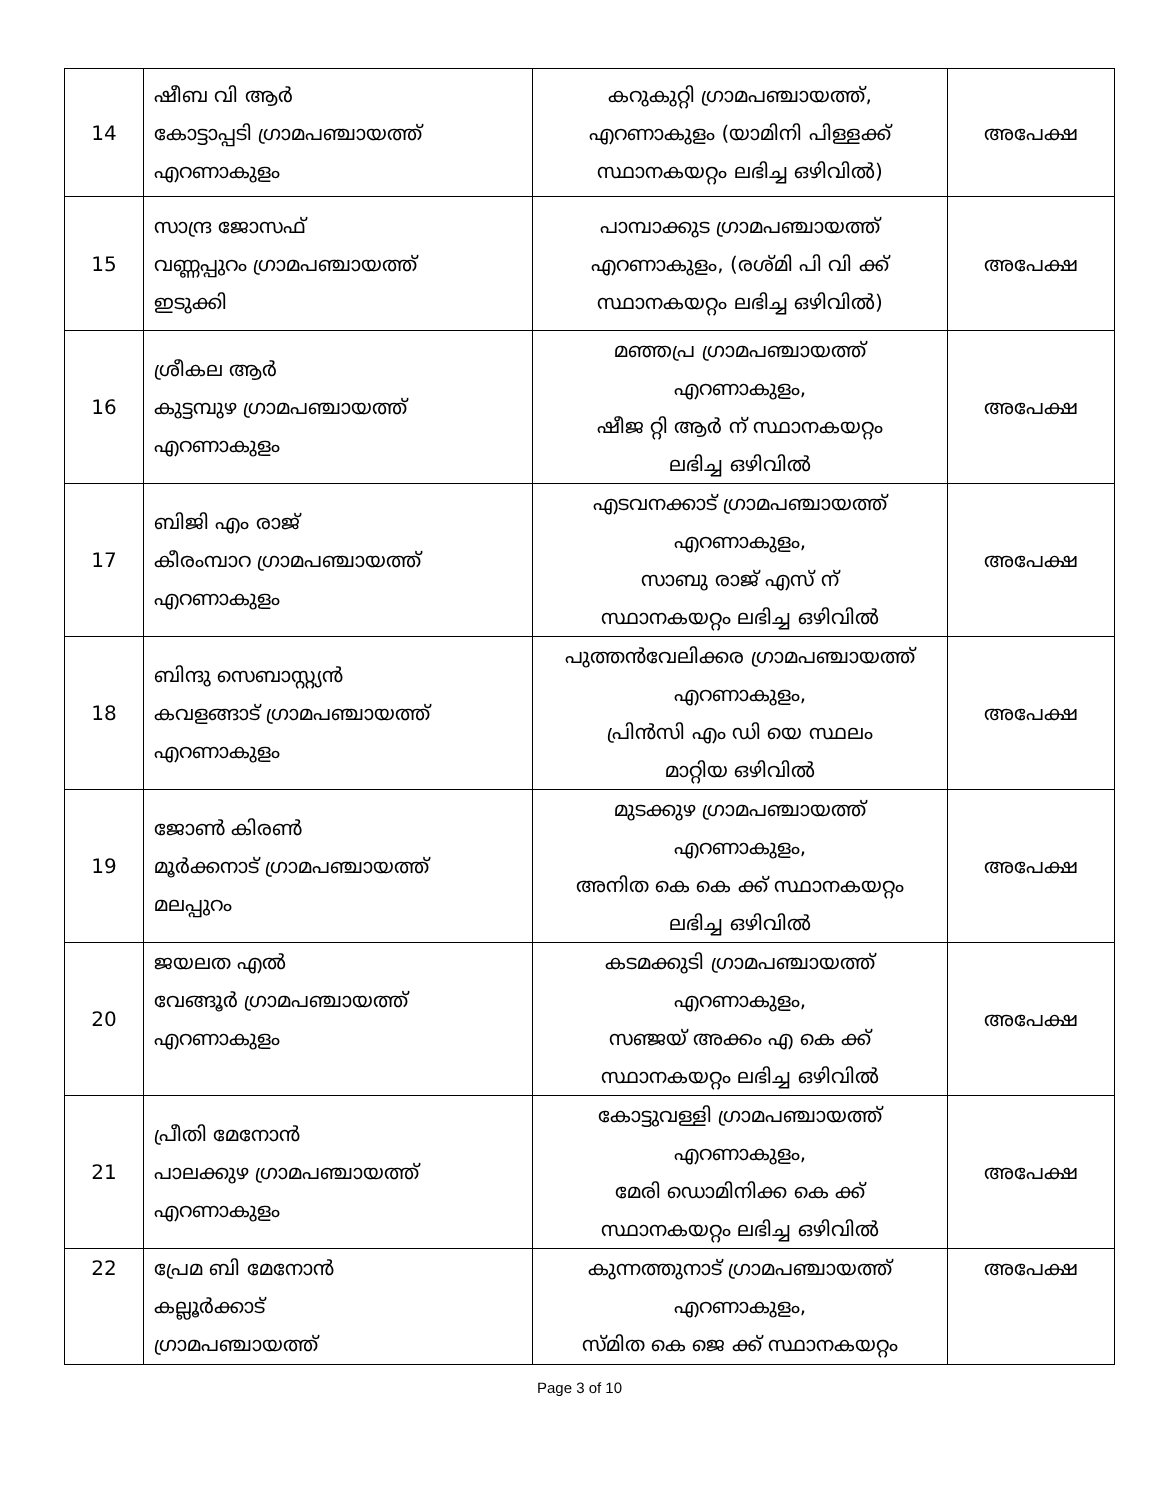| 14 | ഷീബ വി ആർ കോട്ടാപ്പടി ഗ്രാമപഞ്ചായത്ത് എറണാകുളം | കറുകുറ്റി ഗ്രാമപഞ്ചായത്ത്, എറണാകുളം (യാമിനി പിള്ളക്ക് സ്ഥാനകയറ്റം ലഭിച്ച ഒഴിവിൽ) | അപേക്ഷ |
| 15 | സാന്ദ്ര ജോസഫ് വണ്ണപ്പുറം ഗ്രാമപഞ്ചായത്ത് ഇടുക്കി | പാമ്പാക്കുട ഗ്രാമപഞ്ചായത്ത് എറണാകുളം, (രശ്മി പി വി ക്ക് സ്ഥാനകയറ്റം ലഭിച്ച ഒഴിവിൽ) | അപേക്ഷ |
| 16 | ശ്രീകല ആർ കുട്ടമ്പുഴ ഗ്രാമപഞ്ചായത്ത് എറണാകുളം | മഞ്ഞപ്ര ഗ്രാമപഞ്ചായത്ത് എറണാകുളം, ഷീജ റ്റി ആർ ന് സ്ഥാനകയറ്റം ലഭിച്ച ഒഴിവിൽ | അപേക്ഷ |
| 17 | ബിജി എം രാജ് കീരംമ്പാറ ഗ്രാമപഞ്ചായത്ത് എറണാകുളം | എടവനക്കാട് ഗ്രാമപഞ്ചായത്ത് എറണാകുളം, സാബു രാജ് എസ് ന് സ്ഥാനകയറ്റം ലഭിച്ച ഒഴിവിൽ | അപേക്ഷ |
| 18 | ബിന്ദു സെബാസ്റ്റ്യൻ കവളങ്ങാട് ഗ്രാമപഞ്ചായത്ത് എറണാകുളം | പുത്തൻവേലിക്കര ഗ്രാമപഞ്ചായത്ത് എറണാകുളം, പ്രിൻസി എം ഡി യെ സ്ഥലം മാറ്റിയ ഒഴിവിൽ | അപേക്ഷ |
| 19 | ജോൺ കിരൺ മൂർക്കനാട് ഗ്രാമപഞ്ചായത്ത് മലപ്പുറം | മുടക്കുഴ ഗ്രാമപഞ്ചായത്ത് എറണാകുളം, അനിത കെ കെ ക്ക് സ്ഥാനകയറ്റം ലഭിച്ച ഒഴിവിൽ | അപേക്ഷ |
| 20 | ജയലത എൽ വേങ്ങൂർ ഗ്രാമപഞ്ചായത്ത് എറണാകുളം | കടമക്കുടി ഗ്രാമപഞ്ചായത്ത് എറണാകുളം, സഞ്ജയ് അക്കം എ കെ ക്ക് സ്ഥാനകയറ്റം ലഭിച്ച ഒഴിവിൽ | അപേക്ഷ |
| 21 | പ്രീതി മേനോൻ പാലക്കുഴ ഗ്രാമപഞ്ചായത്ത് എറണാകുളം | കോട്ടുവള്ളി ഗ്രാമപഞ്ചായത്ത് എറണാകുളം, മേരി ഡൊമിനിക്ക കെ ക്ക് സ്ഥാനകയറ്റം ലഭിച്ച ഒഴിവിൽ | അപേക്ഷ |
| 22 | പ്രേമ ബി മേനോൻ കല്ലൂർക്കാട് ഗ്രാമപഞ്ചായത്ത് | കുന്നത്തുനാട് ഗ്രാമപഞ്ചായത്ത് എറണാകുളം, സ്മിത കെ ജെ ക്ക് സ്ഥാനകയറ്റം | അപേക്ഷ |
Page 3 of 10